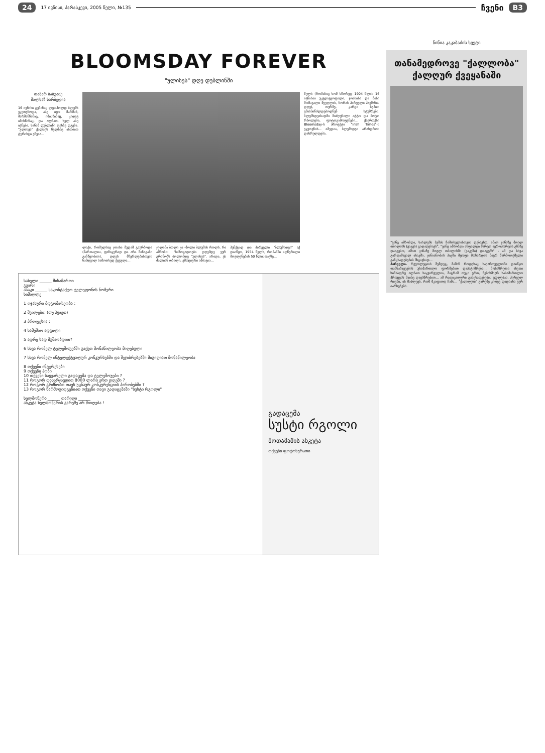24 17 ივნისი, პარასკევი, 2005 წელი, №135 ჩვენი B3
BLOOMSDAY FOREVER
"ულისეს" დღე დუბლინში
თამარ ბაბუაძე
მალხაზ ხარბედია
16 ივნისი გუშინაც ლეოპოლდ ბლუმს ეკუთვნოდა, ასე იყო შარშან, შარშანწინაც, იმისწინაც, კიდევ იმისწინაც, და ალბათ, სულ ასე იქნება, სანამ დუბლინი ფეხზე დგება. "ულისეს" ქალაქს წელსაც ასობით ტურისტი ეწვია...
ლაქი, რომელსაც ჯოისი მუდამ გაურბოდა (მართალია, ფიზიკურად და არა შინაგანი განწყობით), დღეს მწერლებისთვის ნამდვილ სამოთხედ ქცეულა...
ჯელინა ბოლი კი -მოლი ბლუმის როლს. რა ამბობს: "საზოგადოება დღემდე ვერ გრძნობს ბოლომდე "ულისეს". არადა, ეს ძალიან თბილი, ემოციური ამბავია...
პუნქტად და პირველი "ბლუმსდეი" აქ დაიწყო, 1954 წელს, რომანში აღწერილი მოვლენების 50 წლისთავზე...
წელს (რომანიც ხომ სწორედ 1904 წლის 16 ივნისია უკვდავყოფილი, ჯოისისა და მისი მომავალი მეუღლის, ნორას პირველი პაემანის დღე), თურმე, კარგი სუპით უმასპინძლდებოდნენ სტუმრებს. ბლუმსდეისადმი მიძღვნილი ატტო და მოტო რბოლები, ფოტოგამოფენები... ქსეროქსი Bloomsday-ს პროექტი "Irish Times"-ს ეკუთვნის... იმედია, ბლუმსდეი არასდროს დასრულდება.
სახელი ______ მისამართი
გვარი
ასაკი ______ საკონტაქტო ტელეფონის ნომერი
სიმაღლე
1 ოჯახური მდგომარეობა :
2 შვილები: (თუ ჰყავთ)
3 პროფესია :
4 სამუშაო ადგილი
5 ადრე სად მუშაობდით?
6 სხვა რომელ ტელეშოუებში გაქვთ მონაწილეობა მიღებული
7 სხვა რომელ ინტელექტუალურ კონკურსებში და შეჯიბრებებში მიგიღიათ მონაწილეობა
8 თქვენი ინტერესები
9 თქვენი ჰობი
10 თქვენი საყვარელი გადაცემა და ტელეშოუები ?
11 როგორ დახარჯავდით 8000 ლარს ერთ დღეში ?
12 როგორ გრძნობთ თავს უცნაურ კონკურენციის პირობებში ?
13 როგორ წარმოგიდგენიათ თქვენი თავი გადაცემაში "სუსტი რგოლი"
ხელმოწერა ______ თარიღი ______
ანკეტა ხელმოწერის გარეშე არ მიიღება !
გადაცემა
სუსტი რგოლი
მოთამაშის ანკეტა
თქვენი ფოტოსურათი
ნინია კაკაბაძის სვეტი
თანამედროვე "ქალლობა" ქალღურ ქვეყანაში
"ვინც ამბობდა, სახლებს ბუშის ჩამოსვლისთვის ღებავსო, იმათ ჯინაზე მთელ თბილისს (ვაკეს) გადაღებავს", "ვინც ამბობდა ასფალტი მარტო აეროპორტის გზაზე დააგესო, იმათ ჯინაზე მთელ თბილისში (ვაკეში) დააგებს" - ამ და სხვა გარდამავალ ასაკში, ჯინიანობის პიკში მყოფი მოზარდის მიერ წარმოთქმული განცხადებების მსგავსად...
პირველი. რევოლუციის შემდეგ, მაშინ როდესაც საქართველოში დაიწყო დამნაშავეების უსამართლო ფორმებით დაპატიმრება... მოსაზრების ასეთი სიმძაფრე ალბათ საკვირველია, მაგრამ თუკი ერთ, ნებისმიერ სასამართლო პროცესს მაინც დაესწრებით... ამ რადიკალური განცხადებების უფლებას, პირველ რიგში, ის მაძლევს, რომ მკაფიოდ ჩანს... "ქალლები" გარეშე კიდევ დიდხანს ვერ იარსებებს.